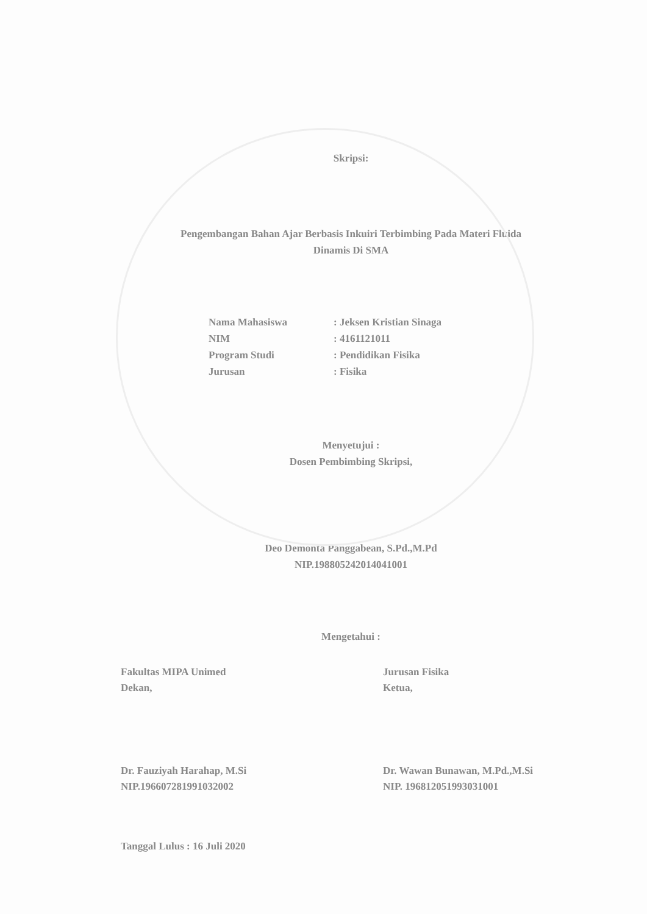Skripsi:
Pengembangan Bahan Ajar Berbasis Inkuiri Terbimbing Pada Materi Fluida
Dinamis Di SMA
Nama Mahasiswa: Jeksen Kristian Sinaga
NIM: 4161121011
Program Studi: Pendidikan Fisika
Jurusan: Fisika
Menyetujui :
Dosen Pembimbing Skripsi,
Deo Demonta Panggabean, S.Pd.,M.Pd
NIP.198805242014041001
Mengetahui :
Fakultas MIPA Unimed
Dekan,
Jurusan Fisika
Ketua,
Dr. Fauziyah Harahap, M.Si
NIP.196607281991032002
Dr. Wawan Bunawan, M.Pd.,M.Si
NIP. 196812051993031001
Tanggal Lulus : 16 Juli 2020